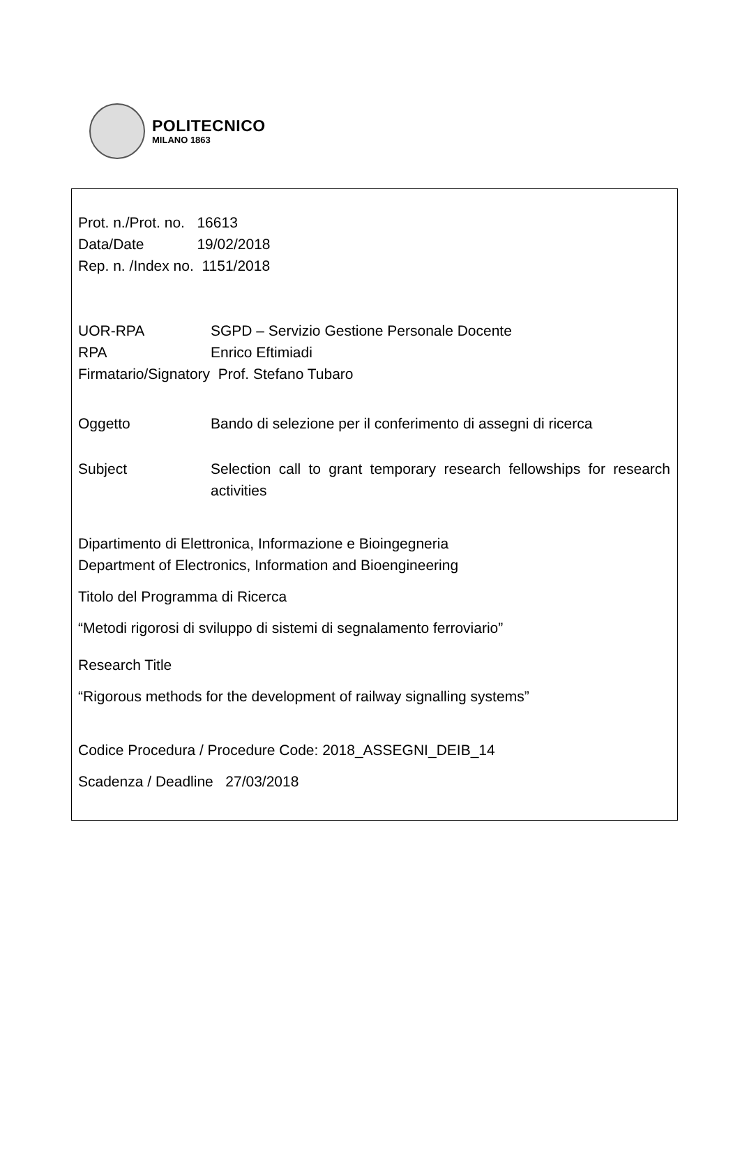POLITECNICO
MILANO 1863
Prot. n./Prot. no. 16613
Data/Date 19/02/2018
Rep. n. /Index no. 1151/2018
UOR-RPA SGPD – Servizio Gestione Personale Docente
RPA Enrico Eftimiadi
Firmatario/Signatory Prof. Stefano Tubaro
Oggetto Bando di selezione per il conferimento di assegni di ricerca
Subject Selection call to grant temporary research fellowships for research activities
Dipartimento di Elettronica, Informazione e Bioingegneria
Department of Electronics, Information and Bioengineering
Titolo del Programma di Ricerca
“Metodi rigorosi di sviluppo di sistemi di segnalamento ferroviario”
Research Title
“Rigorous methods for the development of railway signalling systems”
Codice Procedura / Procedure Code: 2018_ASSEGNI_DEIB_14
Scadenza / Deadline 27/03/2018